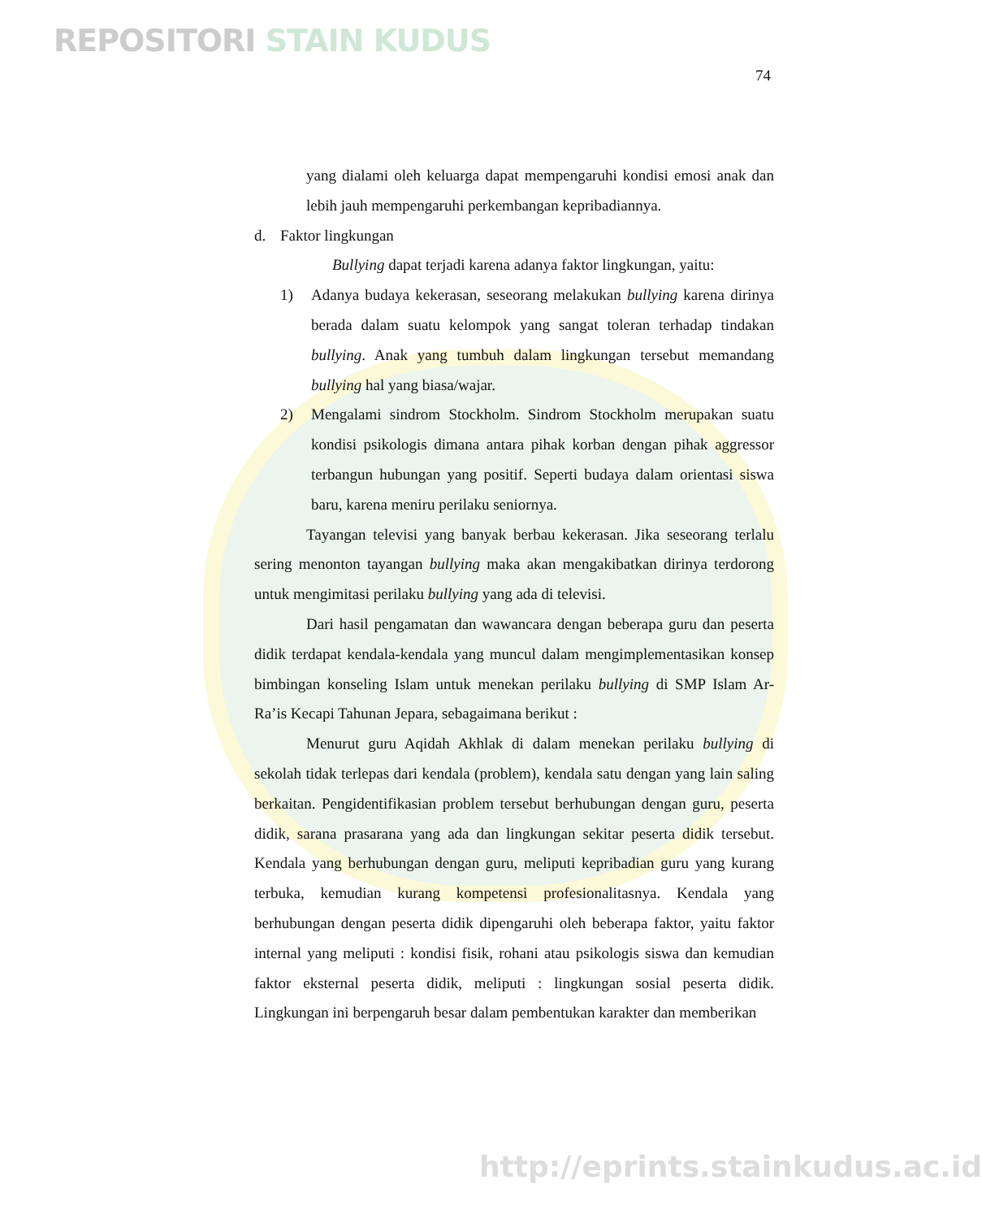REPOSITORI STAIN KUDUS
74
yang dialami oleh keluarga dapat mempengaruhi kondisi emosi anak dan lebih jauh mempengaruhi perkembangan kepribadiannya.
d. Faktor lingkungan
Bullying dapat terjadi karena adanya faktor lingkungan, yaitu:
1) Adanya budaya kekerasan, seseorang melakukan bullying karena dirinya berada dalam suatu kelompok yang sangat toleran terhadap tindakan bullying. Anak yang tumbuh dalam lingkungan tersebut memandang bullying hal yang biasa/wajar.
2) Mengalami sindrom Stockholm. Sindrom Stockholm merupakan suatu kondisi psikologis dimana antara pihak korban dengan pihak aggressor terbangun hubungan yang positif. Seperti budaya dalam orientasi siswa baru, karena meniru perilaku seniornya.
Tayangan televisi yang banyak berbau kekerasan. Jika seseorang terlalu sering menonton tayangan bullying maka akan mengakibatkan dirinya terdorong untuk mengimitasi perilaku bullying yang ada di televisi.
Dari hasil pengamatan dan wawancara dengan beberapa guru dan peserta didik terdapat kendala-kendala yang muncul dalam mengimplementasikan konsep bimbingan konseling Islam untuk menekan perilaku bullying di SMP Islam Ar-Ra’is Kecapi Tahunan Jepara, sebagaimana berikut :
Menurut guru Aqidah Akhlak di dalam menekan perilaku bullying di sekolah tidak terlepas dari kendala (problem), kendala satu dengan yang lain saling berkaitan. Pengidentifikasian problem tersebut berhubungan dengan guru, peserta didik, sarana prasarana yang ada dan lingkungan sekitar peserta didik tersebut. Kendala yang berhubungan dengan guru, meliputi kepribadian guru yang kurang terbuka, kemudian kurang kompetensi profesionalitasnya. Kendala yang berhubungan dengan peserta didik dipengaruhi oleh beberapa faktor, yaitu faktor internal yang meliputi : kondisi fisik, rohani atau psikologis siswa dan kemudian faktor eksternal peserta didik, meliputi : lingkungan sosial peserta didik. Lingkungan ini berpengaruh besar dalam pembentukan karakter dan memberikan
http://eprints.stainkudus.ac.id